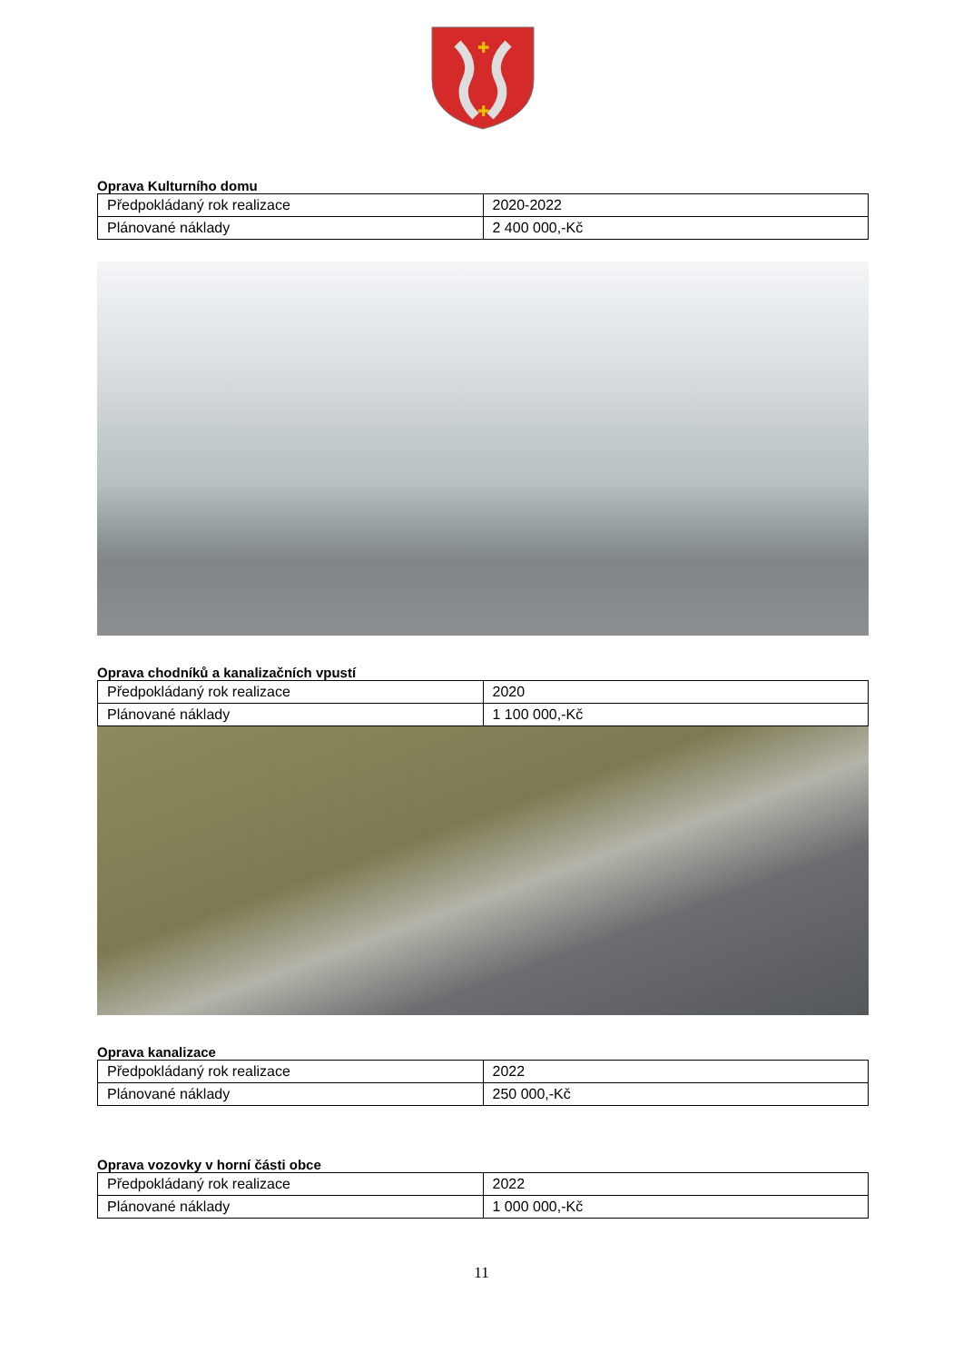✚
✚
Oprava Kulturního domu
| Předpokládaný rok realizace | 2020-2022 |
| Plánované náklady | 2 400 000,-Kč |
Oprava chodníků a kanalizačních vpustí
| Předpokládaný rok realizace | 2020 |
| Plánované náklady | 1 100 000,-Kč |
Oprava kanalizace
| Předpokládaný rok realizace | 2022 |
| Plánované náklady | 250 000,-Kč |
Oprava vozovky v horní části obce
| Předpokládaný rok realizace | 2022 |
| Plánované náklady | 1 000 000,-Kč |
11